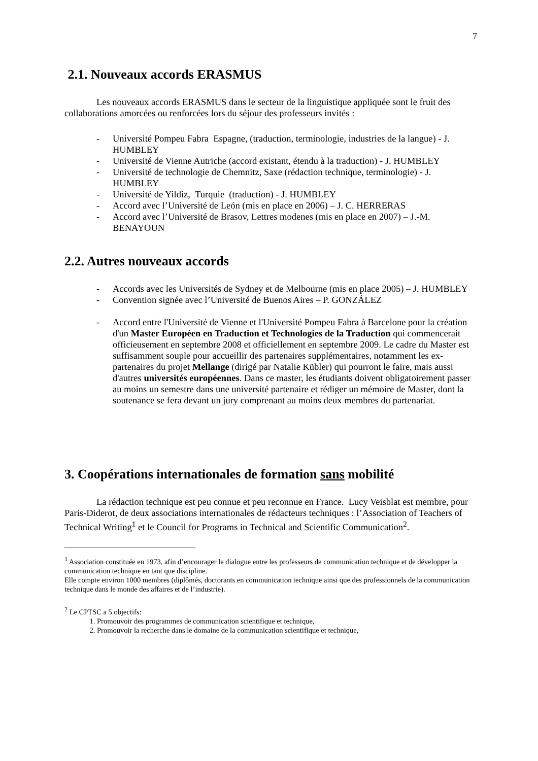7
2.1. Nouveaux accords ERASMUS
Les nouveaux accords ERASMUS dans le secteur de la linguistique appliquée sont le fruit des collaborations amorcées ou renforcées lors du séjour des professeurs invités :
- Université Pompeu Fabra Espagne, (traduction, terminologie, industries de la langue) - J. HUMBLEY
- Université de Vienne Autriche (accord existant, étendu à la traduction) - J. HUMBLEY
- Université de technologie de Chemnitz, Saxe (rédaction technique, terminologie) - J. HUMBLEY
- Université de Yildiz, Turquie (traduction) - J. HUMBLEY
- Accord avec l’Université de León (mis en place en 2006) – J. C. HERRERAS
- Accord avec l’Université de Brasov, Lettres modenes (mis en place en 2007) – J.-M. BENAYOUN
2.2. Autres nouveaux accords
- Accords avec les Universités de Sydney et de Melbourne (mis en place 2005) – J. HUMBLEY
- Convention signée avec l’Université de Buenos Aires – P. GONZÁLEZ
- Accord entre l'Université de Vienne et l'Université Pompeu Fabra à Barcelone pour la création d'un Master Européen en Traduction et Technologies de la Traduction qui commencerait officieusement en septembre 2008 et officiellement en septembre 2009. Le cadre du Master est suffisamment souple pour accueillir des partenaires supplémentaires, notamment les ex-partenaires du projet Mellange (dirigé par Natalie Kübler) qui pourront le faire, mais aussi d'autres universités européennes. Dans ce master, les étudiants doivent obligatoirement passer au moins un semestre dans une université partenaire et rédiger un mémoire de Master, dont la soutenance se fera devant un jury comprenant au moins deux membres du partenariat.
3. Coopérations internationales de formation sans mobilité
La rédaction technique est peu connue et peu reconnue en France. Lucy Veisblat est membre, pour Paris-Diderot, de deux associations internationales de rédacteurs techniques : l’Association of Teachers of Technical Writing<sup>1</sup> et le Council for Programs in Technical and Scientific Communication<sup>2</sup>.
<sup>1</sup> Association constituée en 1973, afin d’encourager le dialogue entre les professeurs de communication technique et de développer la communication technique en tant que discipline.
Elle compte environ 1000 membres (diplômés, doctorants en communication technique ainsi que des professionnels de la communication technique dans le monde des affaires et de l’industrie).
<sup>2</sup> Le CPTSC a 5 objectifs:
1. Promouvoir des programmes de communication scientifique et technique,
2. Promouvoir la recherche dans le domaine de la communication scientifique et technique,